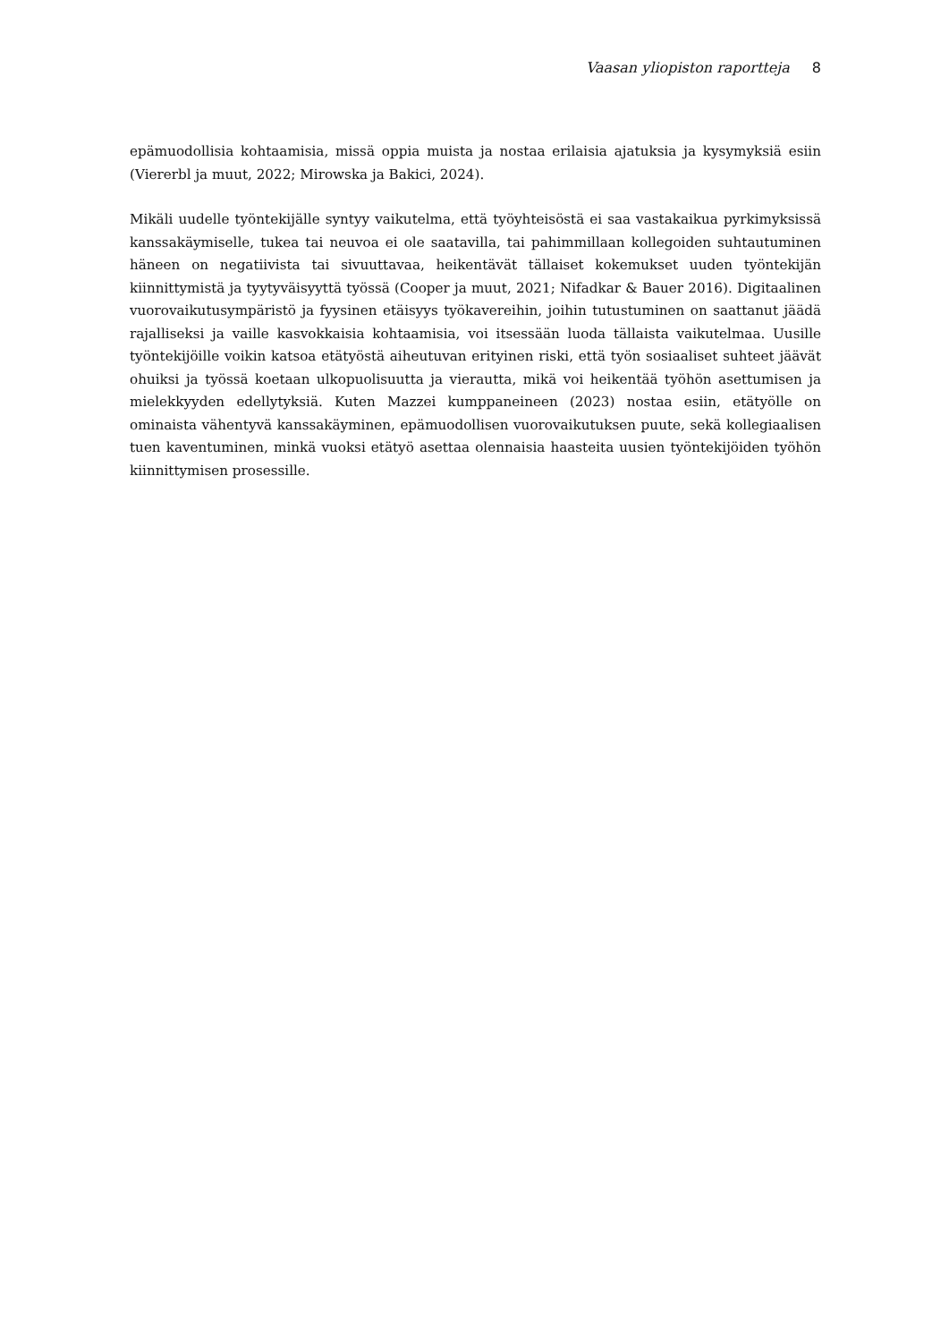Vaasan yliopiston raportteja 8
epämuodollisia kohtaamisia, missä oppia muista ja nostaa erilaisia ajatuksia ja kysymyk­siä esiin (Viererbl ja muut, 2022; Mirowska ja Bakici, 2024).
Mikäli uudelle työntekijälle syntyy vaikutelma, että työyhteisöstä ei saa vastakaikua pyrki­myksissä kanssakäymiselle, tukea tai neuvoa ei ole saatavilla, tai pahimmillaan kollegoi­den suhtautuminen häneen on negatiivista tai sivuuttavaa, heikentävät tällaiset kokemuk­set uuden työntekijän kiinnittymistä ja tyytyväisyyttä työssä (Cooper ja muut, 2021; Ni­fadkar & Bauer 2016). Digitaalinen vuorovaikutusympäristö ja fyysinen etäisyys työkave­reihin, joihin tutustuminen on saattanut jäädä rajalliseksi ja vaille kasvokkaisia kohtaami­sia, voi itsessään luoda tällaista vaikutelmaa. Uusille työntekijöille voikin katsoa etätyöstä aiheutuvan erityinen riski, että työn sosiaaliset suhteet jäävät ohuiksi ja työssä koetaan ulkopuolisuutta ja vierautta, mikä voi heikentää työhön asettumisen ja mielekkyyden edel­lytyksiä. Kuten Mazzei kumppaneineen (2023) nostaa esiin, etätyölle on ominaista vähen­tyvä kanssakäyminen, epämuodollisen vuorovaikutuksen puute, sekä kollegiaalisen tuen kaventuminen, minkä vuoksi etätyö asettaa olennaisia haasteita uusien työntekijöiden työ­hön kiinnittymisen prosessille.